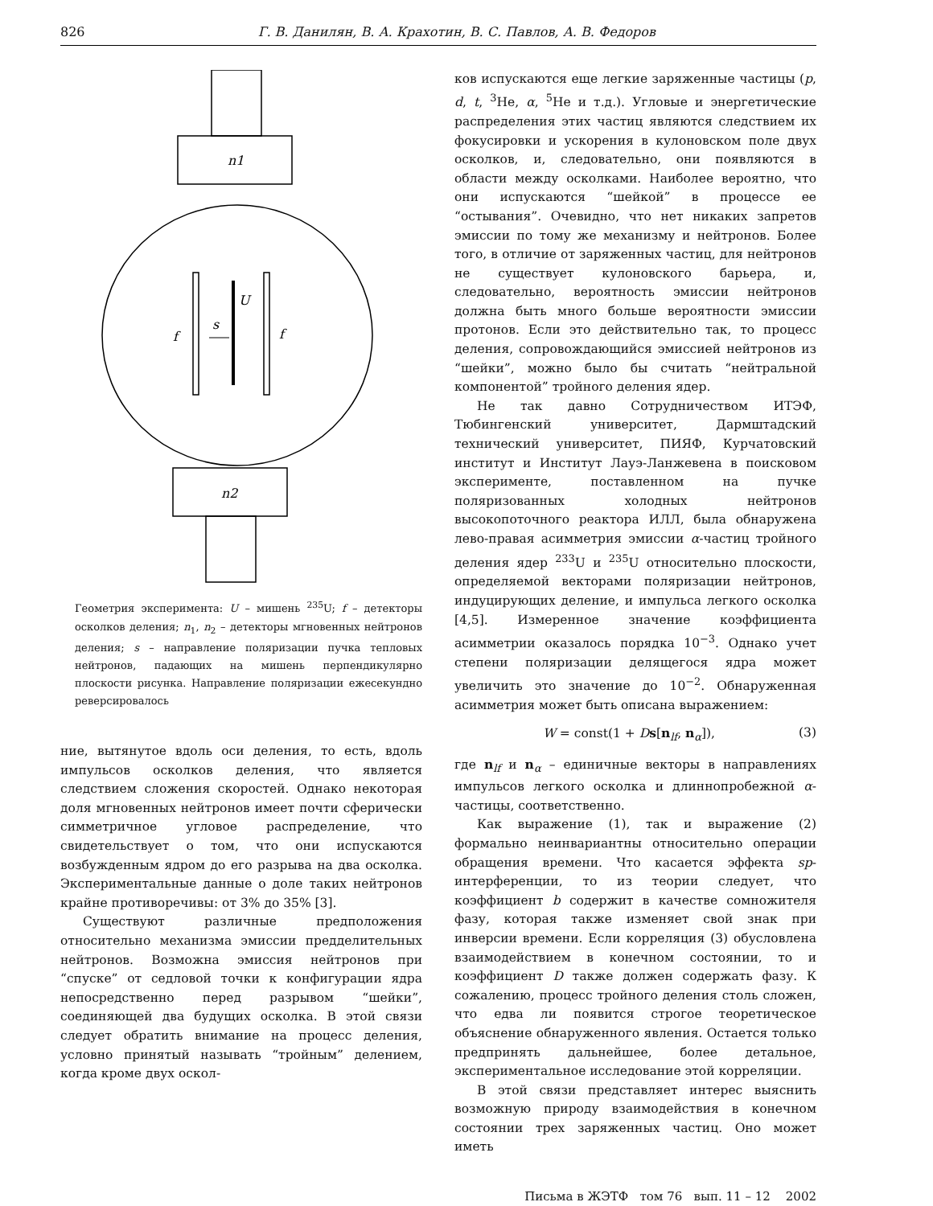826 Г. В. Данилян, В. А. Крахотин, В. С. Павлов, А. В. Федоров
n1
U
s
f
f
n2
Геометрия эксперимента: U – мишень <sup>235</sup>U; f – детекторы осколков деления; n<sub>1</sub>, n<sub>2</sub> – детекторы мгновенных нейтронов деления; s – направление поляризации пучка тепловых нейтронов, падающих на мишень перпендикулярно плоскости рисунка. Направление поляризации ежесекундно реверсировалось
ние, вытянутое вдоль оси деления, то есть, вдоль импульсов осколков деления, что является следствием сложения скоростей. Однако некоторая доля мгновенных нейтронов имеет почти сферически симметричное угловое распределение, что свидетельствует о том, что они испускаются возбужденным ядром до его разрыва на два осколка. Экспериментальные данные о доле таких нейтронов крайне противоречивы: от 3% до 35% [3].
Существуют различные предположения относительно механизма эмиссии предделительных нейтронов. Возможна эмиссия нейтронов при “спуске” от седловой точки к конфигурации ядра непосредственно перед разрывом “шейки”, соединяющей два будущих осколка. В этой связи следует обратить внимание на процесс деления, условно принятый называть “тройным” делением, когда кроме двух оскол-
ков испускаются еще легкие заряженные частицы (p, d, t, <sup>3</sup>He, α, <sup>5</sup>He и т.д.). Угловые и энергетические распределения этих частиц являются следствием их фокусировки и ускорения в кулоновском поле двух осколков, и, следовательно, они появляются в области между осколками. Наиболее вероятно, что они испускаются “шейкой” в процессе ее “остывания”. Очевидно, что нет никаких запретов эмиссии по тому же механизму и нейтронов. Более того, в отличие от заряженных частиц, для нейтронов не существует кулоновского барьера, и, следовательно, вероятность эмиссии нейтронов должна быть много больше вероятности эмиссии протонов. Если это действительно так, то процесс деления, сопровождающийся эмиссией нейтронов из “шейки”, можно было бы считать “нейтральной компонентой” тройного деления ядер.
Не так давно Сотрудничеством ИТЭФ, Тюбингенский университет, Дармштадский технический университет, ПИЯФ, Курчатовский институт и Институт Лауэ-Ланжевена в поисковом эксперименте, поставленном на пучке поляризованных холодных нейтронов высокопоточного реактора ИЛЛ, была обнаружена лево-правая асимметрия эмиссии α-частиц тройного деления ядер <sup>233</sup>U и <sup>235</sup>U относительно плоскости, определяемой векторами поляризации нейтронов, индуцирующих деление, и импульса легкого осколка [4,5]. Измеренное значение коэффициента асимметрии оказалось порядка 10<sup>−3</sup>. Однако учет степени поляризации делящегося ядра может увеличить это значение до 10<sup>−2</sup>. Обнаруженная асимметрия может быть описана выражением:
W = const(1 + Ds[n<sub>lf</sub>, n<sub>α</sub>]), (3)
где n<sub>lf</sub> и n<sub>α</sub> – единичные векторы в направлениях импульсов легкого осколка и длиннопробежной α-частицы, соответственно.
Как выражение (1), так и выражение (2) формально неинвариантны относительно операции обращения времени. Что касается эффекта sp-интерференции, то из теории следует, что коэффициент b содержит в качестве сомножителя фазу, которая также изменяет свой знак при инверсии времени. Если корреляция (3) обусловлена взаимодействием в конечном состоянии, то и коэффициент D также должен содержать фазу. К сожалению, процесс тройного деления столь сложен, что едва ли появится строгое теоретическое объяснение обнаруженного явления. Остается только предпринять дальнейшее, более детальное, экспериментальное исследование этой корреляции.
В этой связи представляет интерес выяснить возможную природу взаимодействия в конечном состоянии трех заряженных частиц. Оно может иметь
Письма в ЖЭТФ том 76 вып. 11 – 12 2002